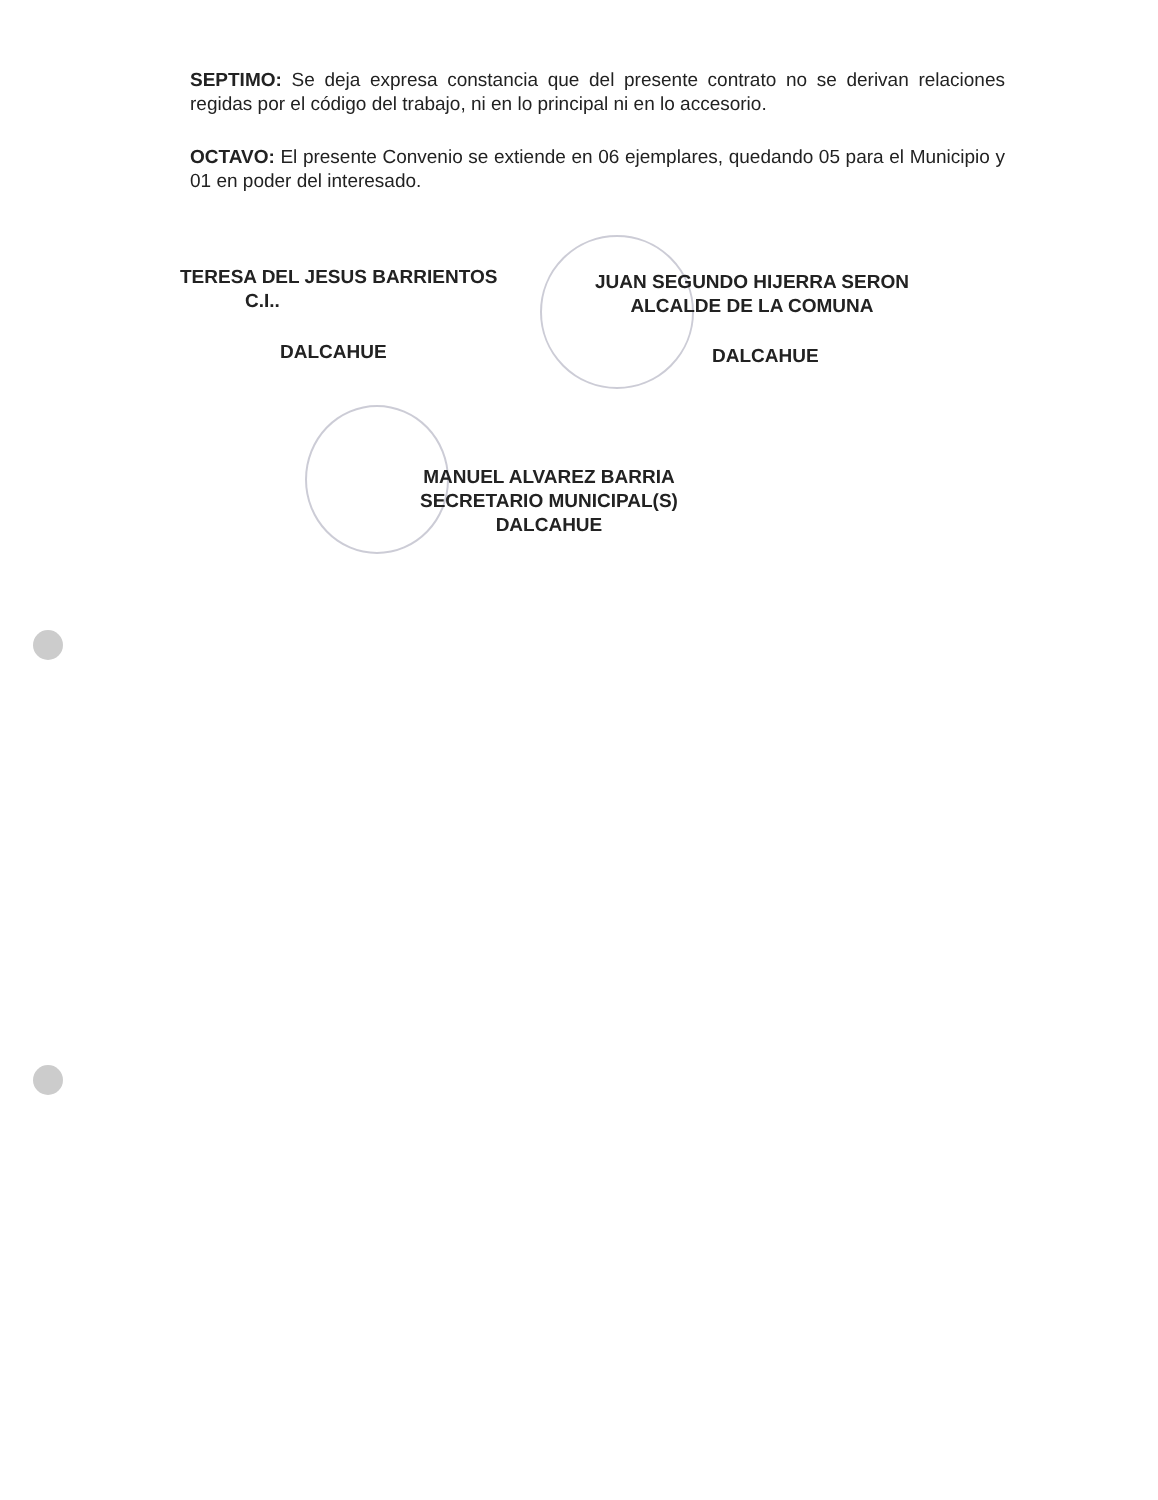SEPTIMO: Se deja expresa constancia que del presente contrato no se derivan relaciones regidas por el código del trabajo, ni en lo principal ni en lo accesorio.
OCTAVO: El presente Convenio se extiende en 06 ejemplares, quedando 05 para el Municipio y 01 en poder del interesado.
TERESA DEL JESUS BARRIENTOS
C.I..
JUAN SEGUNDO HIJERRA SERON
ALCALDE DE LA COMUNA
DALCAHUE DALCAHUE
MANUEL ALVAREZ BARRIA
SECRETARIO MUNICIPAL(S)
DALCAHUE